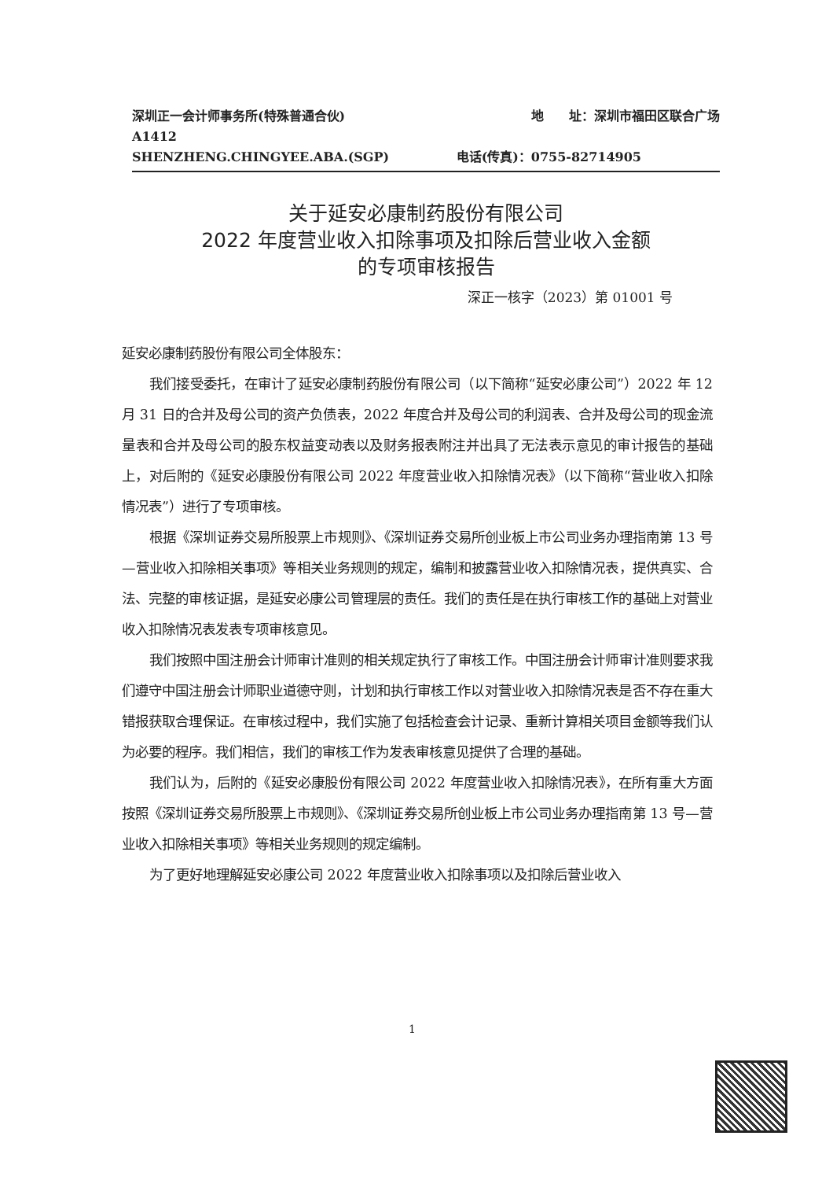深圳正一会计师事务所(特殊普通合伙) 地　　址：深圳市福田区联合广场
A1412
SHENZHENG.CHINGYEE.ABA.(SGP) 电话(传真)：0755-82714905
关于延安必康制药股份有限公司
2022 年度营业收入扣除事项及扣除后营业收入金额
的专项审核报告
深正一核字（2023）第 01001 号
延安必康制药股份有限公司全体股东：
我们接受委托，在审计了延安必康制药股份有限公司（以下简称“延安必康公司”）2022 年 12 月 31 日的合并及母公司的资产负债表，2022 年度合并及母公司的利润表、合并及母公司的现金流量表和合并及母公司的股东权益变动表以及财务报表附注并出具了无法表示意见的审计报告的基础上，对后附的《延安必康股份有限公司 2022 年度营业收入扣除情况表》（以下简称“营业收入扣除情况表”）进行了专项审核。
根据《深圳证券交易所股票上市规则》、《深圳证券交易所创业板上市公司业务办理指南第 13 号—营业收入扣除相关事项》等相关业务规则的规定，编制和披露营业收入扣除情况表，提供真实、合法、完整的审核证据，是延安必康公司管理层的责任。我们的责任是在执行审核工作的基础上对营业收入扣除情况表发表专项审核意见。
我们按照中国注册会计师审计准则的相关规定执行了审核工作。中国注册会计师审计准则要求我们遵守中国注册会计师职业道德守则，计划和执行审核工作以对营业收入扣除情况表是否不存在重大错报获取合理保证。在审核过程中，我们实施了包括检查会计记录、重新计算相关项目金额等我们认为必要的程序。我们相信，我们的审核工作为发表审核意见提供了合理的基础。
我们认为，后附的《延安必康股份有限公司 2022 年度营业收入扣除情况表》，在所有重大方面按照《深圳证券交易所股票上市规则》、《深圳证券交易所创业板上市公司业务办理指南第 13 号—营业收入扣除相关事项》等相关业务规则的规定编制。
为了更好地理解延安必康公司 2022 年度营业收入扣除事项以及扣除后营业收入
1